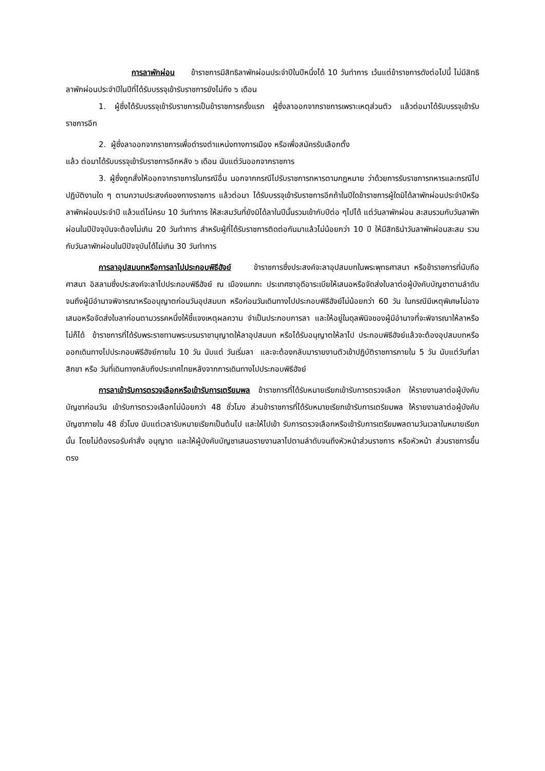การลาพักผ่อน ข้าราชการมีสิทธิลาพักผ่อนประจำปีในปีหนึ่งได้ 10 วันทำการ เว้นแต่ข้าราชการดังต่อไปนี้ ไม่มีสิทธิลาพักผ่อนประจำปีในปีที่ได้รับบรรจุเข้ารับราชการยังไม่ถึง ๖ เดือน
1. ผู้ซึ่งได้รับบรรจุเข้ารับราชการเป็นข้าราชการครั้งแรก ผู้ซึ่งลาออกจากราชการเพราะเหตุส่วนตัว แล้วต่อมาได้รับบรรจุเข้ารับราชการอีก
2. ผู้ซึ่งลาออกจากราชการเพื่อดำรงตำแหน่งทางการเมือง หรือเพื่อสมัครรับเลือกตั้ง
แล้ว ต่อมาได้รับบรรจุเข้ารับราชการอีกหลัง ๖ เดือน นับแต่วันออกจากราชการ
3. ผู้ซึ่งถูกสั่งให้ออกจากราชการในกรณีอื่น นอกจากกรณีไปรับราชการทหารตามกฎหมาย ว่าด้วยการรับราชการทหารและกรณีไปปฏิบัติงานใด ๆ ตามความประสงค์ของทางราชการ แล้วต่อมา ได้รับบรรจุเข้ารับราชการอีกถ้าในปีใดข้าราชการผู้ใดมิได้ลาพักผ่อนประจำปีหรือลาพักผ่อนประจำปี แล้วแต่ไม่ครบ 10 วันทำการ ให้สะสมวันที่ยังมิได้ลาในปีนั้นรวมเข้ากับปีต่อ ๆไปได้ แต่วันลาพักผ่อน สะสมรวมกับวันลาพักผ่อนในปีปัจจุบันจะต้องไม่เกิน 20 วันทำการ สำหรับผู้ที่ได้รับราชการติดต่อกันมาแล้วไม่น้อยกว่า 10 ปี ให้มีสิทธินำวันลาพักผ่อนสะสม รวมกับวันลาพักผ่อนในปีปัจจุบันได้ไม่เกิน 30 วันทำการ
การลาอุปสมบทหรือการลาไปประกอบพิธีฮัจย์ ข้าราชการซึ่งประสงค์จะลาอุปสมบทในพระพุทธศาสนา หรือข้าราชการที่นับถือศาสนา อิสลามซึ่งประสงค์จะลาไปประกอบพิธีฮัจย์ ณ เมืองเมกกะ ประเทศซาอุดีอาระเบียให้เสนอหรือจัดส่งใบลาต่อผู้บังคับบัญชาตามลำดับจนถึงผู้มีอำนาจพิจารณาหรืออนุญาตก่อนวันอุปสมบท หรือก่อนวันเดินทางไปประกอบพิธีฮัจย์ไม่น้อยกว่า 60 วัน ในกรณีมีเหตุพิเศษไม่อาจเสนอหรือจัดส่งใบลาก่อนตามวรรคหนึ่งให้ชี้แจงเหตุผลความ จำเป็นประกอบการลา และให้อยู่ในดุลพินิจของผู้มีอำนาจที่จะพิจารณาให้ลาหรือไม่ก็ได้ ข้าราชการที่ได้รับพระราชทานพระบรมราชานุญาตให้ลาอุปสมบท หรือได้รับอนุญาตให้ลาไป ประกอบพิธีฮัจย์แล้วจะต้องอุปสมบทหรือออกเดินทางไปประกอบพิธีฮัจย์ภายใน 10 วัน นับแต่ วันเริ่มลา และจะต้องกลับมารายงานตัวเข้าปฏิบัติราชการภายใน 5 วัน นับแต่วันที่ลาสิกขา หรือ วันที่เดินทางกลับถึงประเทศไทยหลังจากการเดินทางไปประกอบพิธีฮัจย์
การลาเข้ารับการตรวจเลือกหรือเข้ารับการเตรียมพล ข้าราชการที่ได้รับหมายเรียกเข้ารับการตรวจเลือก ให้รายงานลาต่อผู้บังคับบัญชาก่อนวัน เข้ารับการตรวจเลือกไม่น้อยกว่า 48 ชั่วโมง ส่วนข้าราชการที่ได้รับหมายเรียกเข้ารับการเตรียมพล ให้รายงานลาต่อผู้บังคับบัญชาภายใน 48 ชั่วโมง นับแต่เวลารับหมายเรียกเป็นต้นไป และให้ไปเข้า รับการตรวจเลือกหรือเข้ารับการเตรียมพลตามวันเวลาในหมายเรียกนั้น โดยไม่ต้องรอรับคำสั่ง อนุญาต และให้ผู้บังคับบัญชาเสนอรายงานลาไปตามลำดับจนถึงหัวหน้าส่วนราชการ หรือหัวหน้า ส่วนราชการขึ้นตรง